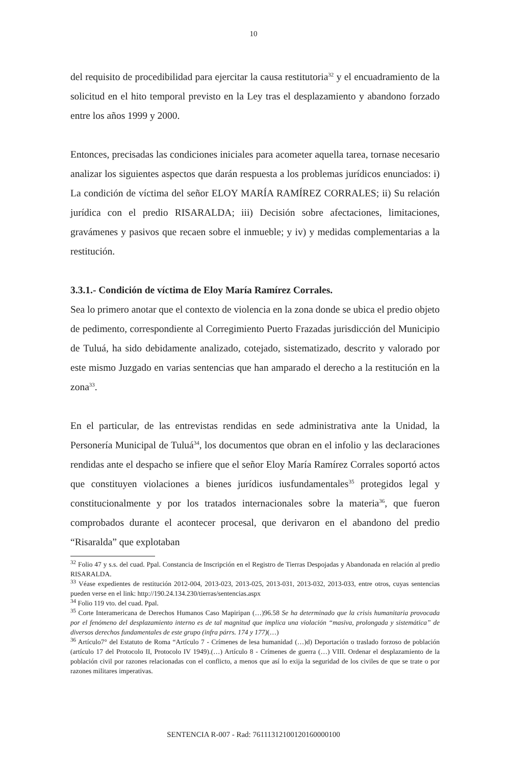10
del requisito de procedibilidad para ejercitar la causa restitutoria<sup>32</sup> y el encuadramiento de la solicitud en el hito temporal previsto en la Ley tras el desplazamiento y abandono forzado entre los años 1999 y 2000.
Entonces, precisadas las condiciones iniciales para acometer aquella tarea, tornase necesario analizar los siguientes aspectos que darán respuesta a los problemas jurídicos enunciados: i) La condición de víctima del señor ELOY MARÍA RAMÍREZ CORRALES; ii) Su relación jurídica con el predio RISARALDA; iii) Decisión sobre afectaciones, limitaciones, gravámenes y pasivos que recaen sobre el inmueble; y iv) y medidas complementarias a la restitución.
3.3.1.- Condición de víctima de Eloy María Ramírez Corrales.
Sea lo primero anotar que el contexto de violencia en la zona donde se ubica el predio objeto de pedimento, correspondiente al Corregimiento Puerto Frazadas jurisdicción del Municipio de Tuluá, ha sido debidamente analizado, cotejado, sistematizado, descrito y valorado por este mismo Juzgado en varias sentencias que han amparado el derecho a la restitución en la zona<sup>33</sup>.
En el particular, de las entrevistas rendidas en sede administrativa ante la Unidad, la Personería Municipal de Tuluá<sup>34</sup>, los documentos que obran en el infolio y las declaraciones rendidas ante el despacho se infiere que el señor Eloy María Ramírez Corrales soportó actos que constituyen violaciones a bienes jurídicos iusfundamentales<sup>35</sup> protegidos legal y constitucionalmente y por los tratados internacionales sobre la materia<sup>36</sup>, que fueron comprobados durante el acontecer procesal, que derivaron en el abandono del predio “Risaralda” que explotaban
<sup>32</sup> Folio 47 y s.s. del cuad. Ppal. Constancia de Inscripción en el Registro de Tierras Despojadas y Abandonada en relación al predio RISARALDA.
<sup>33</sup> Véase expedientes de restitución 2012-004, 2013-023, 2013-025, 2013-031, 2013-032, 2013-033, entre otros, cuyas sentencias pueden verse en el link: http://190.24.134.230/tierras/sentencias.aspx
<sup>34</sup> Folio 119 vto. del cuad. Ppal.
<sup>35</sup> Corte Interamericana de Derechos Humanos Caso Mapiripan (…)96.58 Se ha determinado que la crisis humanitaria provocada por el fenómeno del desplazamiento interno es de tal magnitud que implica una violación “masiva, prolongada y sistemática” de diversos derechos fundamentales de este grupo (infra párrs. 174 y 177)(…)
<sup>36</sup> Artículo7° del Estatuto de Roma “Artículo 7 - Crímenes de lesa humanidad (…)d) Deportación o traslado forzoso de población (artículo 17 del Protocolo II, Protocolo IV 1949).(…) Artículo 8 - Crímenes de guerra (…) VIII. Ordenar el desplazamiento de la población civil por razones relacionadas con el conflicto, a menos que así lo exija la seguridad de los civiles de que se trate o por razones militares imperativas.
SENTENCIA R-007 - Rad: 76111312100120160000100